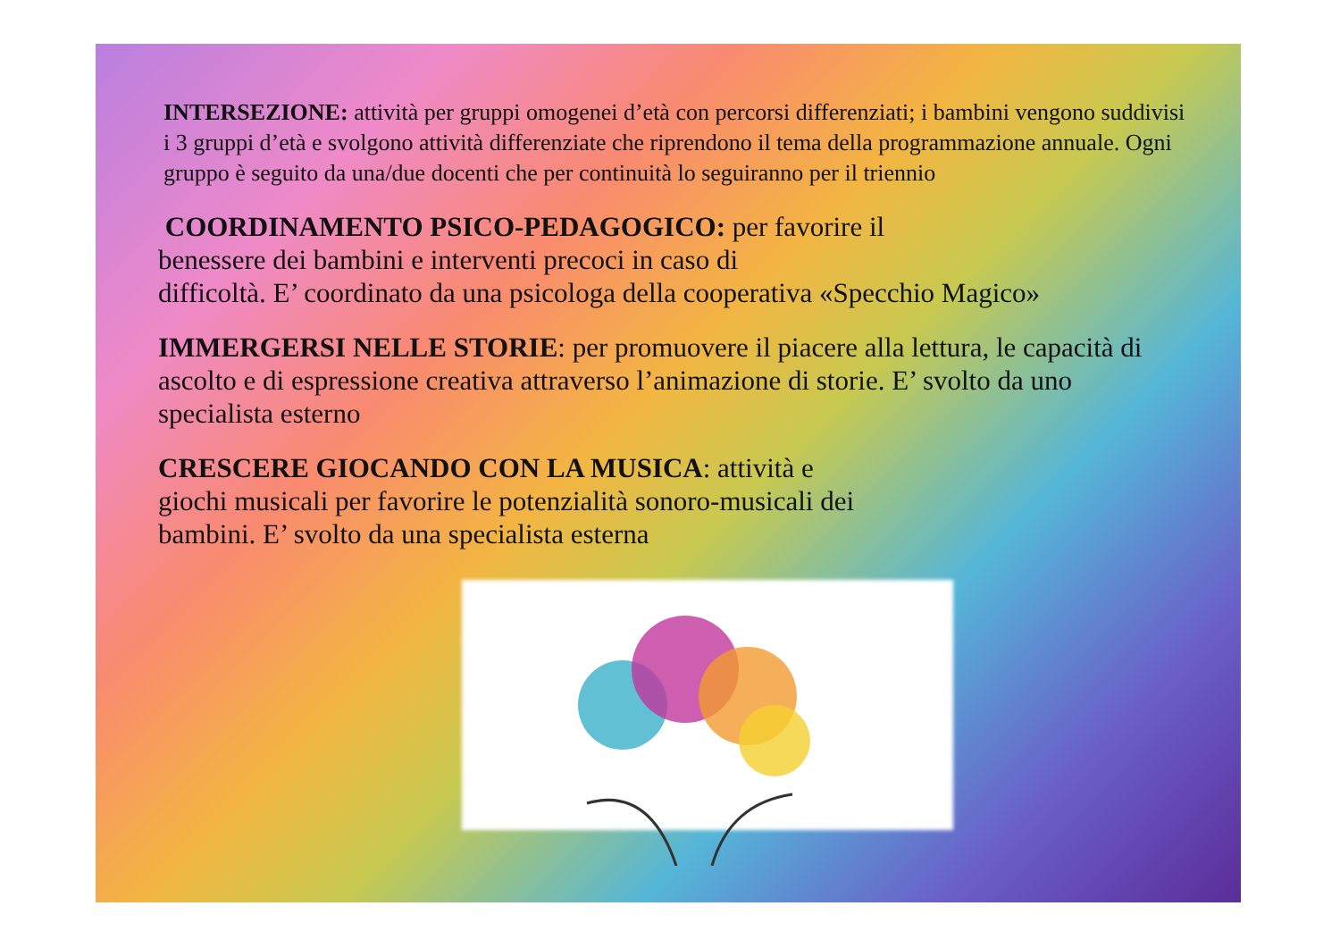INTERSEZIONE: attività per gruppi omogenei d’età con percorsi differenziati; i bambini vengono suddivisi i 3 gruppi d’età e svolgono attività differenziate che riprendono il tema della programmazione annuale. Ogni gruppo è seguito da una/due docenti che per continuità lo seguiranno per il triennio
COORDINAMENTO PSICO-PEDAGOGICO: per favorire il
benessere dei bambini e interventi precoci in caso di
difficoltà. E’ coordinato da una psicologa della cooperativa «Specchio Magico»
IMMERGERSI NELLE STORIE: per promuovere il piacere alla lettura, le capacità di ascolto e di espressione creativa attraverso l’animazione di storie. E’ svolto da uno specialista esterno
CRESCERE GIOCANDO CON LA MUSICA: attività e
giochi musicali per favorire le potenzialità sonoro-musicali dei
bambini. E’ svolto da una specialista esterna